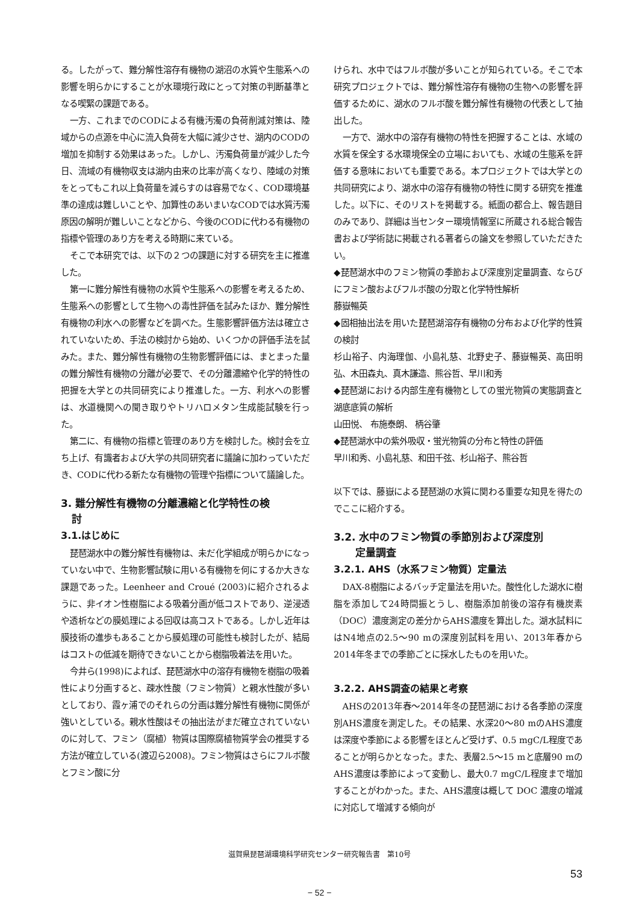る。したがって、難分解性溶存有機物の湖沼の水質や生態系への影響を明らかにすることが水環境行政にとって対策の判断基準となる喫緊の課題である。
一方、これまでのCODによる有機汚濁の負荷削減対策は、陸域からの点源を中心に流入負荷を大幅に減少させ、湖内のCODの増加を抑制する効果はあった。しかし、汚濁負荷量が減少した今日、流域の有機物収支は湖内由来の比率が高くなり、陸域の対策をとってもこれ以上負荷量を減らすのは容易でなく、COD環境基準の達成は難しいことや、加算性のあいまいなCODでは水質汚濁原因の解明が難しいことなどから、今後のCODに代わる有機物の指標や管理のあり方を考える時期に来ている。
そこで本研究では、以下の２つの課題に対する研究を主に推進した。
第一に難分解性有機物の水質や生態系への影響を考えるため、生態系への影響として生物への毒性評価を試みたほか、難分解性有機物の利水への影響などを調べた。生態影響評価方法は確立されていないため、手法の検討から始め、いくつかの評価手法を試みた。また、難分解性有機物の生物影響評価には、まとまった量の難分解性有機物の分離が必要で、その分離濃縮や化学的特性の把握を大学との共同研究により推進した。一方、利水への影響は、水道機関への聞き取りやトリハロメタン生成能試験を行った。
第二に、有機物の指標と管理のあり方を検討した。検討会を立ち上げ、有識者および大学の共同研究者に議論に加わっていただき、CODに代わる新たな有機物の管理や指標について議論した。
3. 難分解性有機物の分離濃縮と化学特性の検
討
3.1.はじめに
琵琶湖水中の難分解性有機物は、未だ化学組成が明らかになっていない中で、生物影響試験に用いる有機物を何にするか大きな課題であった。Leenheer and Croué (2003)に紹介されるように、非イオン性樹脂による吸着分画が低コストであり、逆浸透や透析などの膜処理による回収は高コストである。しかし近年は膜技術の進歩もあることから膜処理の可能性も検討したが、結局はコストの低減を期待できないことから樹脂吸着法を用いた。
今井ら(1998)によれば、琵琶湖水中の溶存有機物を樹脂の吸着性により分画すると、疎水性酸（フミン物質）と親水性酸が多いとしており、霞ヶ浦でのそれらの分画は難分解性有機物に関係が強いとしている。親水性酸はその抽出法がまだ確立されていないのに対して、フミン（腐植）物質は国際腐植物質学会の推奨する方法が確立している(渡辺ら2008)。フミン物質はさらにフルボ酸とフミン酸に分
けられ、水中ではフルボ酸が多いことが知られている。そこで本研究プロジェクトでは、難分解性溶存有機物の生物への影響を評価するために、湖水のフルボ酸を難分解性有機物の代表として抽出した。
一方で、湖水中の溶存有機物の特性を把握することは、水域の水質を保全する水環境保全の立場においても、水域の生態系を評価する意味においても重要である。本プロジェクトでは大学との共同研究により、湖水中の溶存有機物の特性に関する研究を推進した。以下に、そのリストを掲載する。紙面の都合上、報告題目のみであり、詳細は当センター環境情報室に所蔵される総合報告書および学術誌に掲載される著者らの論文を参照していただきたい。
◆琵琶湖水中のフミン物質の季節および深度別定量調査、ならびにフミン酸およびフルボ酸の分取と化学特性解析
藤嶽暢英
◆固相抽出法を用いた琵琶湖溶存有機物の分布および化学的性質の検討
杉山裕子、内海理伽、小島礼慈、北野史子、藤嶽暢英、高田明弘、木田森丸、真木謙造、熊谷哲、早川和秀
◆琵琶湖における内部生産有機物としての蛍光物質の実態調査と湖底底質の解析
山田悦、 布施泰朗、 柄谷肇
◆琵琶湖水中の紫外吸収・蛍光物質の分布と特性の評価
早川和秀、小島礼慈、和田千弦、杉山裕子、熊谷哲
以下では、藤嶽による琵琶湖の水質に関わる重要な知見を得たのでここに紹介する。
3.2. 水中のフミン物質の季節別および深度別
定量調査
3.2.1. AHS（水系フミン物質）定量法
DAX-8樹脂によるバッチ定量法を用いた。酸性化した湖水に樹脂を添加して24時間振とうし、樹脂添加前後の溶存有機炭素（DOC）濃度測定の差分からAHS濃度を算出した。湖水試料にはN4地点の2.5〜90 mの深度別試料を用い、2013年春から2014年冬までの季節ごとに採水したものを用いた。
3.2.2. AHS調査の結果と考察
AHSの2013年春〜2014年冬の琵琶湖における各季節の深度別AHS濃度を測定した。その結果、水深20〜80 mのAHS濃度は深度や季節による影響をほとんど受けず、0.5 mgC/L程度であることが明らかとなった。また、表層2.5〜15 mと底層90 mのAHS濃度は季節によって変動し、最大0.7 mgC/L程度まで増加することがわかった。また、AHS濃度は概して DOC 濃度の増減に対応して増減する傾向が
滋賀県琵琶湖環境科学研究センター研究報告書　第10号
53
− 52 −